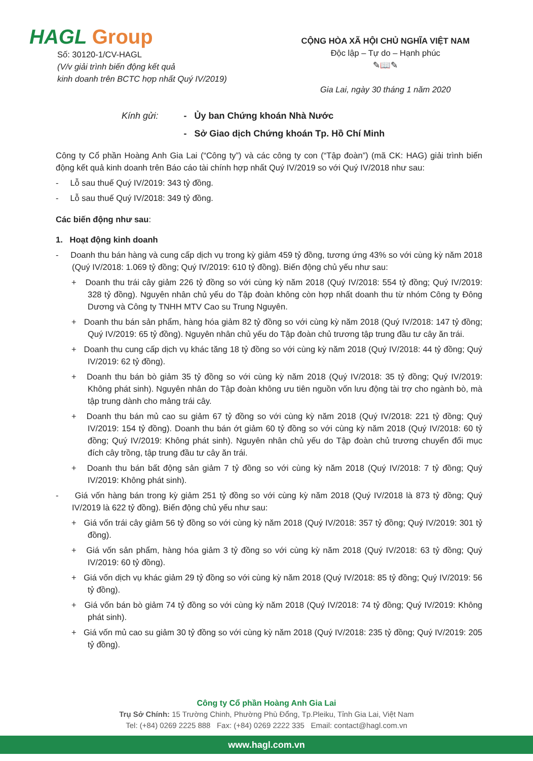HAGL Group
Số: 30120-1/CV-HAGL
(V/v giải trình biến động kết quả
kinh doanh trên BCTC hợp nhất Quý IV/2019)
CỘNG HÒA XÃ HỘI CHỦ NGHĨA VIỆT NAM
Độc lập – Tự do – Hạnh phúc
✎📖✎
Gia Lai, ngày 30 tháng 1 năm 2020
Kính gửi: - Ủy ban Chứng khoán Nhà Nước
- Sở Giao dịch Chứng khoán Tp. Hồ Chí Minh
Công ty Cổ phần Hoàng Anh Gia Lai (“Công ty”) và các công ty con (“Tập đoàn”) (mã CK: HAG) giải trình biến động kết quả kinh doanh trên Báo cáo tài chính hợp nhất Quý IV/2019 so với Quý IV/2018 như sau:
- Lỗ sau thuế Quý IV/2019: 343 tỷ đồng.
- Lỗ sau thuế Quý IV/2018: 349 tỷ đồng.
Các biến động như sau:
1. Hoạt động kinh doanh
- Doanh thu bán hàng và cung cấp dịch vụ trong kỳ giảm 459 tỷ đồng, tương ứng 43% so với cùng kỳ năm 2018 (Quý IV/2018: 1.069 tỷ đồng; Quý IV/2019: 610 tỷ đồng). Biến động chủ yếu như sau:
+ Doanh thu trái cây giảm 226 tỷ đồng so với cùng kỳ năm 2018 (Quý IV/2018: 554 tỷ đồng; Quý IV/2019: 328 tỷ đồng). Nguyên nhân chủ yếu do Tập đoàn không còn hợp nhất doanh thu từ nhóm Công ty Đông Dương và Công ty TNHH MTV Cao su Trung Nguyên.
+ Doanh thu bán sản phẩm, hàng hóa giảm 82 tỷ đồng so với cùng kỳ năm 2018 (Quý IV/2018: 147 tỷ đồng; Quý IV/2019: 65 tỷ đồng). Nguyên nhân chủ yếu do Tập đoàn chủ trương tập trung đầu tư cây ăn trái.
+ Doanh thu cung cấp dịch vụ khác tăng 18 tỷ đồng so với cùng kỳ năm 2018 (Quý IV/2018: 44 tỷ đồng; Quý IV/2019: 62 tỷ đồng).
+ Doanh thu bán bò giảm 35 tỷ đồng so với cùng kỳ năm 2018 (Quý IV/2018: 35 tỷ đồng; Quý IV/2019: Không phát sinh). Nguyên nhân do Tập đoàn không ưu tiên nguồn vốn lưu động tài trợ cho ngành bò, mà tập trung dành cho mảng trái cây.
+ Doanh thu bán mủ cao su giảm 67 tỷ đồng so với cùng kỳ năm 2018 (Quý IV/2018: 221 tỷ đồng; Quý IV/2019: 154 tỷ đồng). Doanh thu bán ớt giảm 60 tỷ đồng so với cùng kỳ năm 2018 (Quý IV/2018: 60 tỷ đồng; Quý IV/2019: Không phát sinh). Nguyên nhân chủ yếu do Tập đoàn chủ trương chuyển đổi mục đích cây trồng, tập trung đầu tư cây ăn trái.
+ Doanh thu bán bất động sản giảm 7 tỷ đồng so với cùng kỳ năm 2018 (Quý IV/2018: 7 tỷ đồng; Quý IV/2019: Không phát sinh).
- Giá vốn hàng bán trong kỳ giảm 251 tỷ đồng so với cùng kỳ năm 2018 (Quý IV/2018 là 873 tỷ đồng; Quý IV/2019 là 622 tỷ đồng). Biến động chủ yếu như sau:
+ Giá vốn trái cây giảm 56 tỷ đồng so với cùng kỳ năm 2018 (Quý IV/2018: 357 tỷ đồng; Quý IV/2019: 301 tỷ đồng).
+ Giá vốn sản phẩm, hàng hóa giảm 3 tỷ đồng so với cùng kỳ năm 2018 (Quý IV/2018: 63 tỷ đồng; Quý IV/2019: 60 tỷ đồng).
+ Giá vốn dịch vụ khác giảm 29 tỷ đồng so với cùng kỳ năm 2018 (Quý IV/2018: 85 tỷ đồng; Quý IV/2019: 56 tỷ đồng).
+ Giá vốn bán bò giảm 74 tỷ đồng so với cùng kỳ năm 2018 (Quý IV/2018: 74 tỷ đồng; Quý IV/2019: Không phát sinh).
+ Giá vốn mủ cao su giảm 30 tỷ đồng so với cùng kỳ năm 2018 (Quý IV/2018: 235 tỷ đồng; Quý IV/2019: 205 tỷ đồng).
Công ty Cổ phần Hoàng Anh Gia Lai
Trụ Sở Chính: 15 Trường Chinh, Phường Phù Đổng, Tp.Pleiku, Tỉnh Gia Lai, Việt Nam
Tel: (+84) 0269 2225 888 Fax: (+84) 0269 2222 335 Email: contact@hagl.com.vn
www.hagl.com.vn